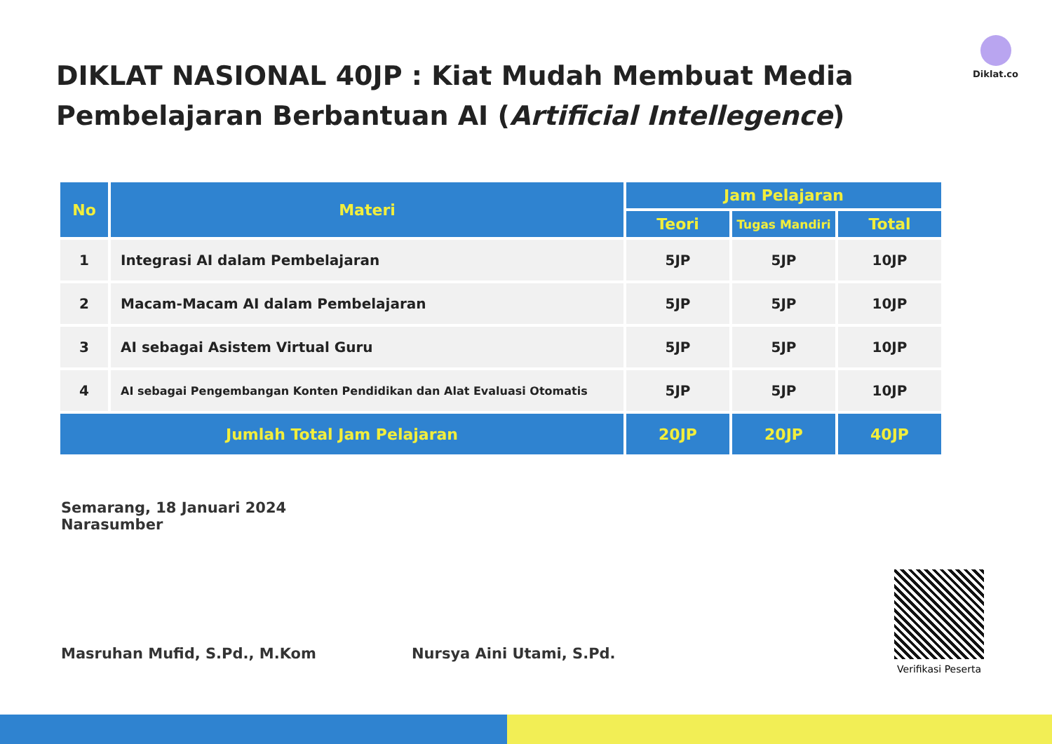Diklat.co
DIKLAT NASIONAL 40JP : Kiat Mudah Membuat Media Pembelajaran Berbantuan AI (Artificial Intellegence)
| No | Materi | Jam Pelajaran | | |
| --- | --- | --- | --- | --- |
| | | Teori | Tugas Mandiri | Total |
| 1 | Integrasi AI dalam Pembelajaran | 5JP | 5JP | 10JP |
| 2 | Macam-Macam AI dalam Pembelajaran | 5JP | 5JP | 10JP |
| 3 | AI sebagai Asistem Virtual Guru | 5JP | 5JP | 10JP |
| 4 | AI sebagai Pengembangan Konten Pendidikan dan Alat Evaluasi Otomatis | 5JP | 5JP | 10JP |
| Jumlah Total Jam Pelajaran | | 20JP | 20JP | 40JP |
Semarang, 18 Januari 2024
Narasumber
Masruhan Mufid, S.Pd., M.Kom
Nursya Aini Utami, S.Pd.
Verifikasi Peserta